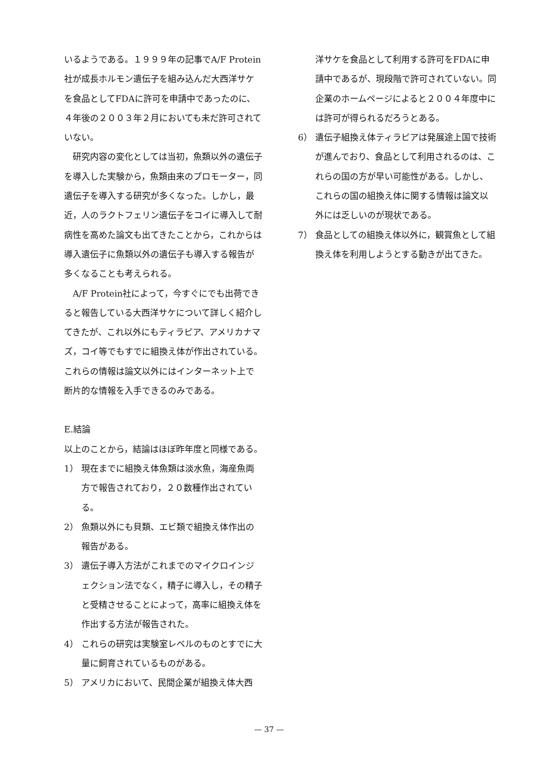いるようである。１９９９年の記事でA/F Protein社が成長ホルモン遺伝子を組み込んだ大西洋サケを食品としてFDAに許可を申請中であったのに、４年後の２００３年２月においても未だ許可されていない。
研究内容の変化としては当初，魚類以外の遺伝子を導入した実験から，魚類由来のプロモーター，同遺伝子を導入する研究が多くなった。しかし，最近，人のラクトフェリン遺伝子をコイに導入して耐病性を高めた論文も出てきたことから，これからは導入遺伝子に魚類以外の遺伝子も導入する報告が多くなることも考えられる。
A/F Protein社によって，今すぐにでも出荷できると報告している大西洋サケについて詳しく紹介してきたが、これ以外にもティラピア、アメリカナマズ，コイ等でもすでに組換え体が作出されている。これらの情報は論文以外にはインターネット上で断片的な情報を入手できるのみである。
E.結論
以上のことから，結論はほぼ昨年度と同様である。
1） 現在までに組換え体魚類は淡水魚，海産魚両方で報告されており，２０数種作出されている。
2） 魚類以外にも貝類、エビ類で組換え体作出の報告がある。
3） 遺伝子導入方法がこれまでのマイクロインジェクション法でなく，精子に導入し，その精子と受精させることによって，高率に組換え体を作出する方法が報告された。
4） これらの研究は実験室レベルのものとすでに大量に飼育されているものがある。
5） アメリカにおいて、民間企業が組換え体大西
洋サケを食品として利用する許可をFDAに申請中であるが、現段階で許可されていない。同企業のホームページによると２００４年度中には許可が得られるだろうとある。
6） 遺伝子組換え体ティラピアは発展途上国で技術が進んでおり、食品として利用されるのは、これらの国の方が早い可能性がある。しかし、これらの国の組換え体に関する情報は論文以外には乏しいのが現状である。
7） 食品としての組換え体以外に，観賞魚として組換え体を利用しようとする動きが出てきた。
— 37 —